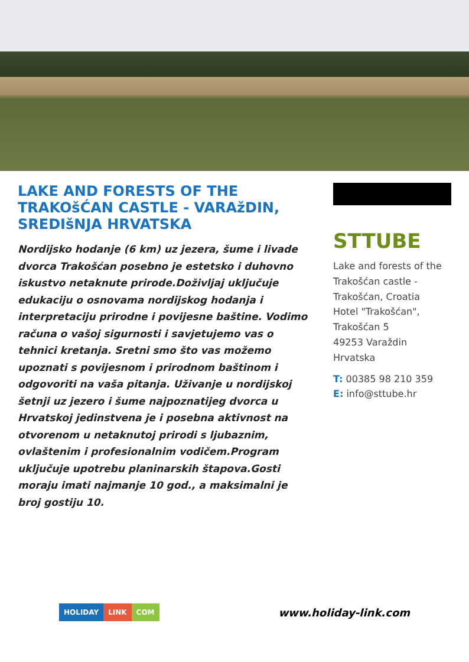LAKE AND FORESTS OF THE TRAKOšĆAN CASTLE - VARAžDIN, SREDIšNJA HRVATSKA
Nordijsko hodanje (6 km) uz jezera, šume i livade dvorca Trakošćan posebno je estetsko i duhovno iskustvo netaknute prirode.Doživljaj uključuje edukaciju o osnovama nordijskog hodanja i interpretaciju prirodne i povijesne baštine. Vodimo računa o vašoj sigurnosti i savjetujemo vas o tehnici kretanja. Sretni smo što vas možemo upoznati s povijesnom i prirodnom baštinom i odgovoriti na vaša pitanja. Uživanje u nordijskoj šetnji uz jezero i šume najpoznatijeg dvorca u Hrvatskoj jedinstvena je i posebna aktivnost na otvorenom u netaknutoj prirodi s ljubaznim, ovlaštenim i profesionalnim vodičem.Program uključuje upotrebu planinarskih štapova.Gosti moraju imati najmanje 10 god., a maksimalni je broj gostiju 10.
STTUBE
Lake and forests of the Trakošćan castle - Trakošćan, Croatia
Hotel "Trakošćan", Trakošćan 5
49253 Varaždin
Hrvatska
T: 00385 98 210 359
E: info@sttube.hr
HOLIDAY LINK COM
www.holiday-link.com